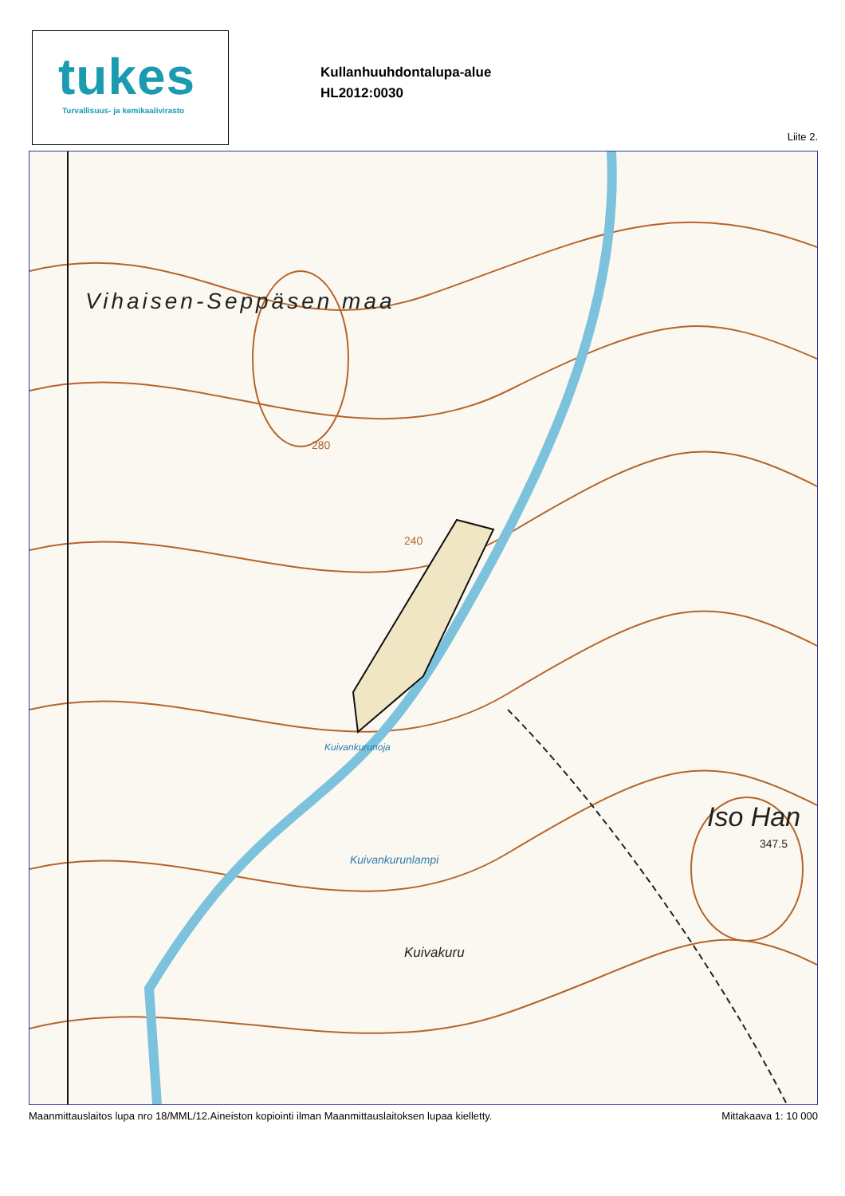tukes
Turvallisuus- ja kemikaalivirasto
Kullanhuuhdontalupa-alue
HL2012:0030
Liite 2.
Vihaisen-Seppäsen maa
280
240
Kuivankurunoja
Kuivankurunlampi
Kuivakuru
Iso Han
347.5
Maanmittauslaitos lupa nro 18/MML/12.Aineiston kopiointi ilman Maanmittauslaitoksen lupaa kielletty. Mittakaava 1: 10 000